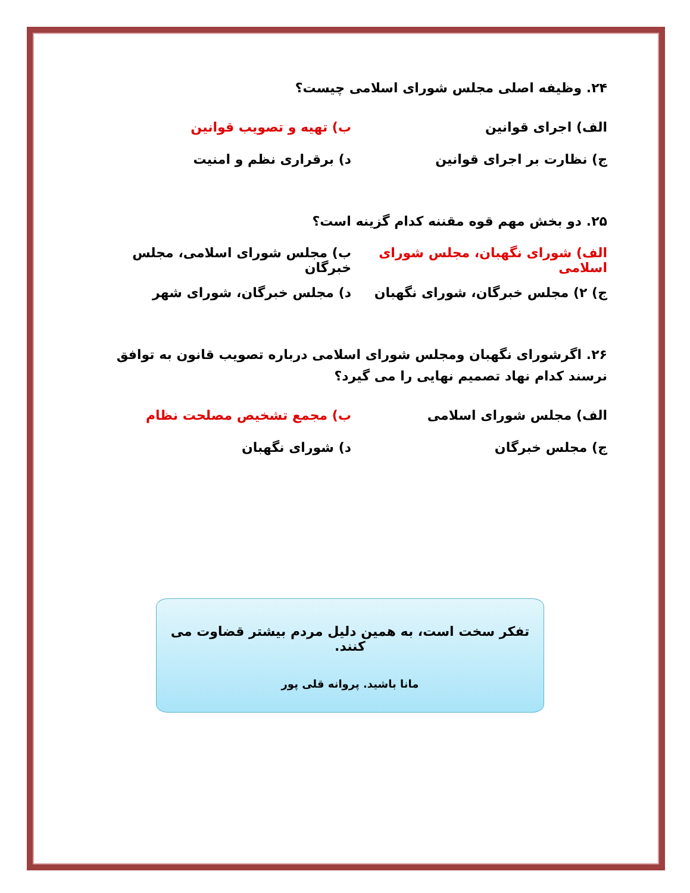۲۴. وظیفه اصلی مجلس شورای اسلامی چیست؟
الف) اجرای قوانین ب) تهیه و تصویب قوانین
ج) نظارت بر اجرای قوانین د) برقراری نظم و امنیت
۲۵. دو بخش مهم قوه مقننه کدام گزینه است؟
الف) شورای نگهبان، مجلس شورای اسلامی
ب) مجلس شورای اسلامی، مجلس خبرگان
ج) ۲) مجلس خبرگان، شورای نگهبان د) مجلس خبرگان، شورای شهر
۲۶. اگرشورای نگهبان ومجلس شورای اسلامی درباره تصویب قانون به توافق نرسند کدام نهاد تصمیم نهایی را می گیرد؟
الف) مجلس شورای اسلامی ب) مجمع تشخیص مصلحت نظام
ج) مجلس خبرگان د) شورای نگهبان
تفکر سخت است، به همین دلیل مردم بیشتر قضاوت می کنند.
مانا باشید. پروانه قلی پور